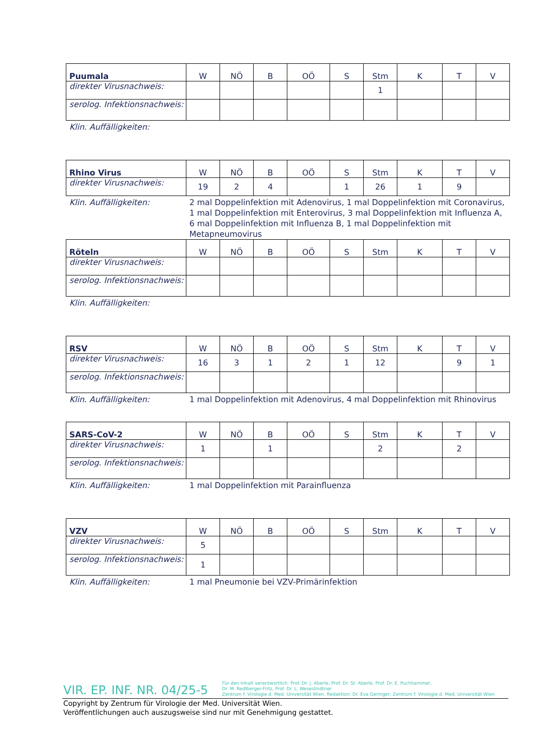| Puumala | W | NÖ | B | OÖ | S | Stm | K | T | V |
| --- | --- | --- | --- | --- | --- | --- | --- | --- | --- |
| direkter Virusnachweis: | | | | | | 1 | | | |
| serolog. Infektionsnachweis: | | | | | | | | | |
Klin. Auffälligkeiten:
| Rhino Virus | W | NÖ | B | OÖ | S | Stm | K | T | V |
| --- | --- | --- | --- | --- | --- | --- | --- | --- | --- |
| direkter Virusnachweis: | 19 | 2 | 4 | | 1 | 26 | 1 | 9 | |
Klin. Auffälligkeiten: 2 mal Doppelinfektion mit Adenovirus, 1 mal Doppelinfektion mit Coronavirus, 1 mal Doppelinfektion mit Enterovirus, 3 mal Doppelinfektion mit Influenza A, 6 mal Doppelinfektion mit Influenza B, 1 mal Doppelinfektion mit Metapneumovirus
| Röteln | W | NÖ | B | OÖ | S | Stm | K | T | V |
| --- | --- | --- | --- | --- | --- | --- | --- | --- | --- |
| direkter Virusnachweis: | | | | | | | | | |
| serolog. Infektionsnachweis: | | | | | | | | | |
Klin. Auffälligkeiten:
| RSV | W | NÖ | B | OÖ | S | Stm | K | T | V |
| --- | --- | --- | --- | --- | --- | --- | --- | --- | --- |
| direkter Virusnachweis: | 16 | 3 | 1 | 2 | 1 | 12 | | 9 | 1 |
| serolog. Infektionsnachweis: | | | | | | | | | |
Klin. Auffälligkeiten: 1 mal Doppelinfektion mit Adenovirus, 4 mal Doppelinfektion mit Rhinovirus
| SARS-CoV-2 | W | NÖ | B | OÖ | S | Stm | K | T | V |
| --- | --- | --- | --- | --- | --- | --- | --- | --- | --- |
| direkter Virusnachweis: | 1 | | 1 | | | 2 | | 2 | |
| serolog. Infektionsnachweis: | | | | | | | | | |
Klin. Auffälligkeiten: 1 mal Doppelinfektion mit Parainfluenza
| VZV | W | NÖ | B | OÖ | S | Stm | K | T | V |
| --- | --- | --- | --- | --- | --- | --- | --- | --- | --- |
| direkter Virusnachweis: | 5 | | | | | | | | |
| serolog. Infektionsnachweis: | 1 | | | | | | | | |
Klin. Auffälligkeiten: 1 mal Pneumonie bei VZV-Primärinfektion
VIR. EP. INF. NR. 04/25-5
Für den Inhalt verantwortlich: Prof. Dr. J. Aberle, Prof. Dr. St. Aberle, Prof. Dr. E. Puchhammer,
Dr. M. Redlberger-Fritz, Prof. Dr. L. Weseslindtner
Zentrum f. Virologie d. Med. Universität Wien. Redaktion: Dr. Eva Geringer; Zentrum f. Virologie d. Med. Universität Wien
Copyright by Zentrum für Virologie der Med. Universität Wien.
Veröffentlichungen auch auszugsweise sind nur mit Genehmigung gestattet.